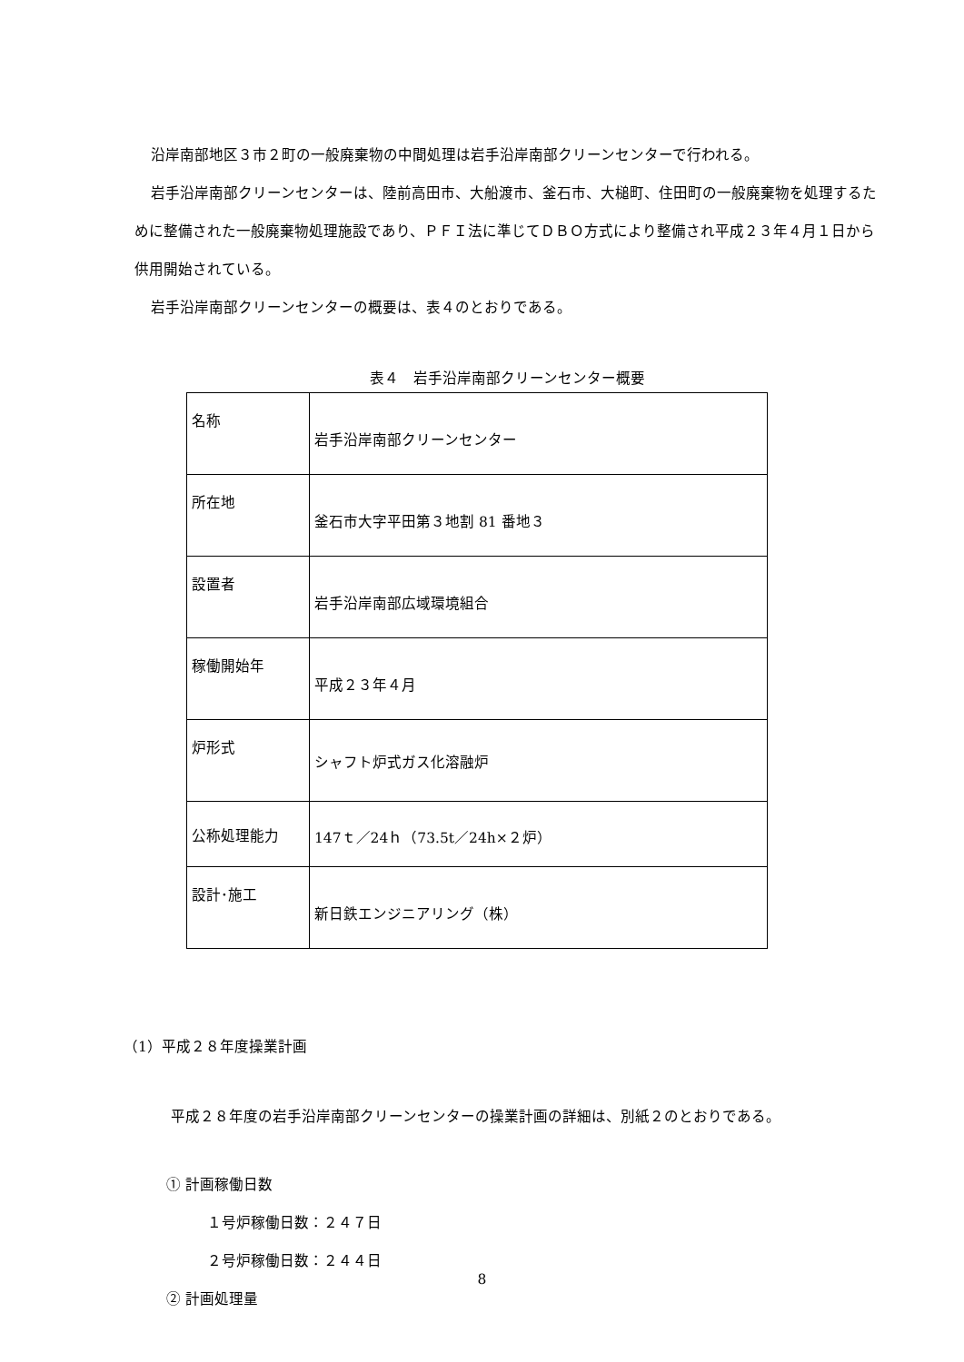沿岸南部地区３市２町の一般廃棄物の中間処理は岩手沿岸南部クリーンセンターで行われる。
岩手沿岸南部クリーンセンターは、陸前高田市、大船渡市、釜石市、大槌町、住田町の一般廃棄物を処理するために整備された一般廃棄物処理施設であり、ＰＦＩ法に準じてＤＢＯ方式により整備され平成２３年４月１日から供用開始されている。
岩手沿岸南部クリーンセンターの概要は、表４のとおりである。
表４　岩手沿岸南部クリーンセンター概要
| 名称 | 岩手沿岸南部クリーンセンター |
| 所在地 | 釜石市大字平田第３地割 81 番地３ |
| 設置者 | 岩手沿岸南部広域環境組合 |
| 稼働開始年 | 平成２３年４月 |
| 炉形式 | シャフト炉式ガス化溶融炉 |
| 公称処理能力 | 147ｔ／24ｈ（73.5t／24h×２炉） |
| 設計･施工 | 新日鉄エンジニアリング（株） |
（1）平成２８年度操業計画
平成２８年度の岩手沿岸南部クリーンセンターの操業計画の詳細は、別紙２のとおりである。
① 計画稼働日数
１号炉稼働日数：２４７日
２号炉稼働日数：２４４日
② 計画処理量
8